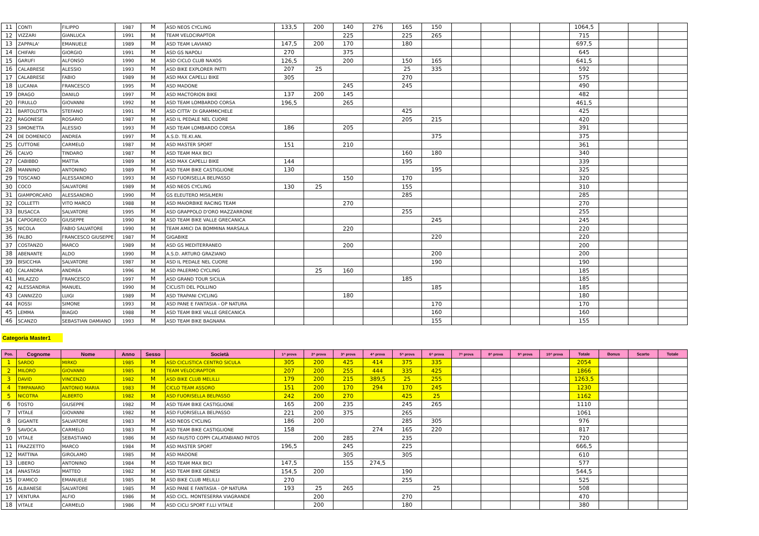| 11 | CONTI | FILIPPO | 1987 | M | ASD NEOS CYCLING | 133,5 | 200 | 140 | 276 | 165 | 150 | | | | | 1064,5 | | | |
| 12 | VIZZARI | GIANLUCA | 1991 | M | TEAM VELOCIRAPTOR | | | 225 | | 225 | 265 | | | | | 715 | | | |
| 13 | ZAPPALA' | EMANUELE | 1989 | M | ASD TEAM LAVIANO | 147,5 | 200 | 170 | | 180 | | | | | | 697,5 | | | |
| 14 | CHIFARI | GIORGIO | 1991 | M | ASD GS NAPOLI | 270 | | 375 | | | | | | | | 645 | | | |
| 15 | GARUFI | ALFONSO | 1990 | M | ASD CICLO CLUB NAXOS | 126,5 | | 200 | | 150 | 165 | | | | | 641,5 | | | |
| 16 | CALABRESE | ALESSIO | 1993 | M | ASD BIKE EXPLORER PATTI | 207 | 25 | | | 25 | 335 | | | | | 592 | | | |
| 17 | CALABRESE | FABIO | 1989 | M | ASD MAX CAPELLI BIKE | 305 | | | | 270 | | | | | | 575 | | | |
| 18 | LUCANIA | FRANCESCO | 1995 | M | ASD MADONE | | | 245 | | 245 | | | | | | 490 | | | |
| 19 | DRAGO | DANILO | 1997 | M | ASD MACTORION BIKE | 137 | 200 | 145 | | | | | | | | 482 | | | |
| 20 | FIRULLO | GIOVANNI | 1992 | M | ASD TEAM LOMBARDO CORSA | 196,5 | | 265 | | | | | | | | 461,5 | | | |
| 21 | BARTOLOTTA | STEFANO | 1991 | M | ASD CITTA' DI GRAMMICHELE | | | | | 425 | | | | | | 425 | | | |
| 22 | RAGONESE | ROSARIO | 1987 | M | ASD IL PEDALE NEL CUORE | | | | | 205 | 215 | | | | | 420 | | | |
| 23 | SIMONETTA | ALESSIO | 1993 | M | ASD TEAM LOMBARDO CORSA | 186 | | 205 | | | | | | | | 391 | | | |
| 24 | DE DOMENICO | ANDREA | 1997 | M | A.S.D. TE.KI.AN. | | | | | | 375 | | | | | 375 | | | |
| 25 | CUTTONE | CARMELO | 1987 | M | ASD MASTER SPORT | 151 | | 210 | | | | | | | | 361 | | | |
| 26 | CALVO | TINDARO | 1987 | M | ASD TEAM MAX BICI | | | | | 160 | 180 | | | | | 340 | | | |
| 27 | CABIBBO | MATTIA | 1989 | M | ASD MAX CAPELLI BIKE | 144 | | | | 195 | | | | | | 339 | | | |
| 28 | MANNINO | ANTONINO | 1989 | M | ASD TEAM BIKE CASTIGLIONE | 130 | | | | | 195 | | | | | 325 | | | |
| 29 | TOSCANO | ALESSANDRO | 1993 | M | ASD FUORISELLA BELPASSO | | | 150 | | 170 | | | | | | 320 | | | |
| 30 | COCO | SALVATORE | 1989 | M | ASD NEOS CYCLING | 130 | 25 | | | 155 | | | | | | 310 | | | |
| 31 | GIAMPORCARO | ALESSANDRO | 1990 | M | GS ELEUTERO MISILMERI | | | | | 285 | | | | | | 285 | | | |
| 32 | COLLETTI | VITO MARCO | 1988 | M | ASD MAIORBIKE RACING TEAM | | | 270 | | | | | | | | 270 | | | |
| 33 | BUSACCA | SALVATORE | 1995 | M | ASD GRAPPOLO D'ORO MAZZARRONE | | | | | 255 | | | | | | 255 | | | |
| 34 | CAPOGRECO | GIUSEPPE | 1990 | M | ASD TEAM BIKE VALLE GRECANICA | | | | | | 245 | | | | | 245 | | | |
| 35 | NICOLA | FABIO SALVATORE | 1990 | M | TEAM AMICI DA BOMMINA MARSALA | | | 220 | | | | | | | | 220 | | | |
| 36 | FALBO | FRANCESCO GIUSEPPE | 1987 | M | GIGABIKE | | | | | | 220 | | | | | 220 | | | |
| 37 | COSTANZO | MARCO | 1989 | M | ASD GS MEDITERRANEO | | | 200 | | | | | | | | 200 | | | |
| 38 | ABENANTE | ALDO | 1990 | M | A.S.D. ARTURO GRAZIANO | | | | | | 200 | | | | | 200 | | | |
| 39 | BISICCHIA | SALVATORE | 1987 | M | ASD IL PEDALE NEL CUORE | | | | | | 190 | | | | | 190 | | | |
| 40 | CALANDRA | ANDREA | 1996 | M | ASD PALERMO CYCLING | | 25 | 160 | | | | | | | | 185 | | | |
| 41 | MILAZZO | FRANCESCO | 1997 | M | ASD GRAND TOUR SICILIA | | | | | 185 | | | | | | 185 | | | |
| 42 | ALESSANDRIA | MANUEL | 1990 | M | CICLISTI DEL POLLINO | | | | | | 185 | | | | | 185 | | | |
| 43 | CANNIZZO | LUIGI | 1989 | M | ASD TRAPANI CYCLING | | | 180 | | | | | | | | 180 | | | |
| 44 | ROSSI | SIMONE | 1993 | M | ASD PANE E FANTASIA - OP NATURA | | | | | | 170 | | | | | 170 | | | |
| 45 | LEMMA | BIAGIO | 1988 | M | ASD TEAM BIKE VALLE GRECANICA | | | | | | 160 | | | | | 160 | | | |
| 46 | SCANZO | SEBASTIAN DAMIANO | 1993 | M | ASD TEAM BIKE BAGNARA | | | | | | 155 | | | | | 155 | | | |
Categoria Master1
| Pos. | Cognome | Nome | Anno | Sesso | Società | 1^ prova | 2^ prova | 3^ prova | 4^ prova | 5^ prova | 6^ prova | 7^ prova | 8^ prova | 9^ prova | 10^ prova | Totale | Bonus | Scarto | Totale |
| --- | --- | --- | --- | --- | --- | --- | --- | --- | --- | --- | --- | --- | --- | --- | --- | --- | --- | --- | --- |
| 1 | SARDO | MIRKO | 1985 | M | ASD CICLISTICA CENTRO SICULA | 305 | 200 | 425 | 414 | 375 | 335 | | | | | 2054 | | | |
| 2 | MILORO | GIOVANNI | 1985 | M | TEAM VELOCIRAPTOR | 207 | 200 | 255 | 444 | 335 | 425 | | | | | 1866 | | | |
| 3 | DAVID | VINCENZO | 1982 | M | ASD BIKE CLUB MELILLI | 179 | 200 | 215 | 389,5 | 25 | 255 | | | | | 1263,5 | | | |
| 4 | TIMPANARO | ANTONIO MARIA | 1983 | M | CICLO TEAM ASSORO | 151 | 200 | 170 | 294 | 170 | 245 | | | | | 1230 | | | |
| 5 | NICOTRA | ALBERTO | 1982 | M | ASD FUORISELLA BELPASSO | 242 | 200 | 270 | | 425 | 25 | | | | | 1162 | | | |
| 6 | TOSTO | GIUSEPPE | 1982 | M | ASD TEAM BIKE CASTIGLIONE | 165 | 200 | 235 | | 245 | 265 | | | | | 1110 | | | |
| 7 | VITALE | GIOVANNI | 1982 | M | ASD FUORISELLA BELPASSO | 221 | 200 | 375 | | 265 | | | | | | 1061 | | | |
| 8 | GIGANTE | SALVATORE | 1983 | M | ASD NEOS CYCLING | 186 | 200 | | | 285 | 305 | | | | | 976 | | | |
| 9 | SAVOCA | CARMELO | 1983 | M | ASD TEAM BIKE CASTIGLIONE | 158 | | | 274 | 165 | 220 | | | | | 817 | | | |
| 10 | VITALE | SEBASTIANO | 1986 | M | ASD FAUSTO COPPI CALATABIANO PATOS | | 200 | 285 | | 235 | | | | | | 720 | | | |
| 11 | FRAZZETTO | MARCO | 1984 | M | ASD MASTER SPORT | 196,5 | | 245 | | 225 | | | | | | 666,5 | | | |
| 12 | MATTINA | GIROLAMO | 1985 | M | ASD MADONE | | | 305 | | 305 | | | | | | 610 | | | |
| 13 | LIBERO | ANTONINO | 1984 | M | ASD TEAM MAX BICI | 147,5 | | 155 | 274,5 | | | | | | | 577 | | | |
| 14 | ANASTASI | MATTEO | 1982 | M | ASD TEAM BIKE GENESI | 154,5 | 200 | | | 190 | | | | | | 544,5 | | | |
| 15 | D'AMICO | EMANUELE | 1985 | M | ASD BIKE CLUB MELILLI | 270 | | | | 255 | | | | | | 525 | | | |
| 16 | ALBANESE | SALVATORE | 1985 | M | ASD PANE E FANTASIA - OP NATURA | 193 | 25 | 265 | | | 25 | | | | | 508 | | | |
| 17 | VENTURA | ALFIO | 1986 | M | ASD CICL. MONTESERRA VIAGRANDE | | 200 | | | 270 | | | | | | 470 | | | |
| 18 | VITALE | CARMELO | 1986 | M | ASD CICLI SPORT F.LLI VITALE | | 200 | | | 180 | | | | | | 380 | | | |